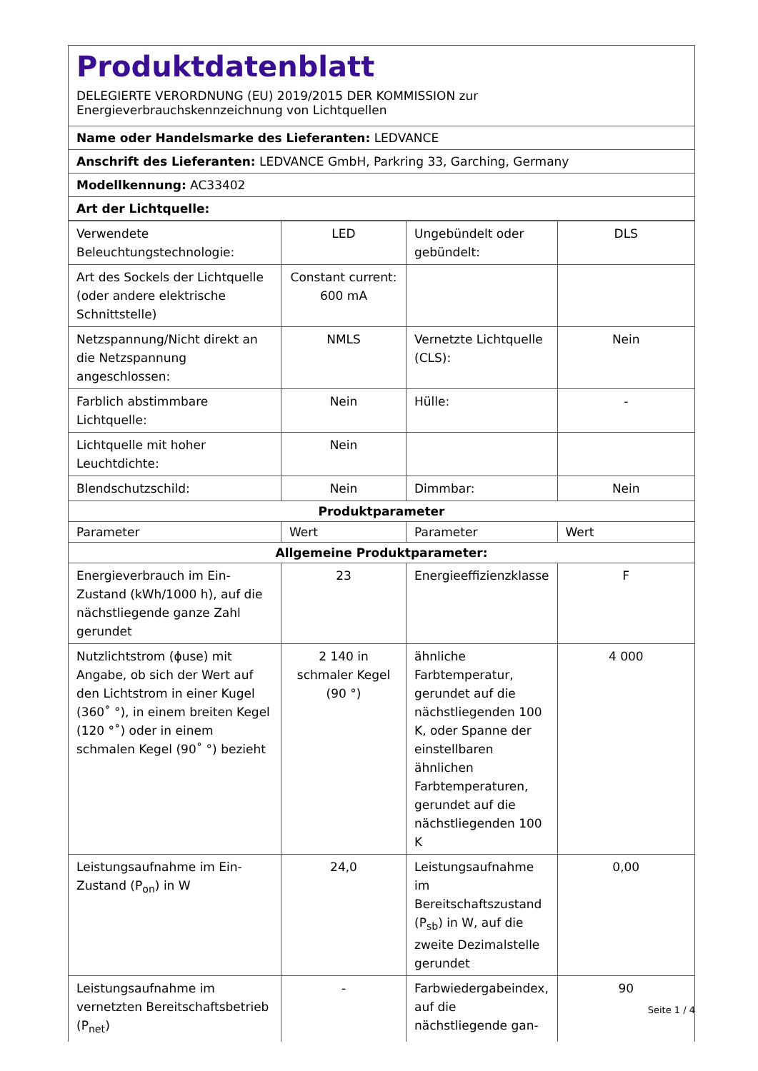Produktdatenblatt
DELEGIERTE VERORDNUNG (EU) 2019/2015 DER KOMMISSION zur
Energieverbrauchskennzeichnung von Lichtquellen
Name oder Handelsmarke des Lieferanten: LEDVANCE
Anschrift des Lieferanten: LEDVANCE GmbH, Parkring 33, Garching, Germany
Modellkennung: AC33402
Art der Lichtquelle:
| Verwendete Beleuchtungstechnologie: | LED | Ungebündelt oder gebündelt: | DLS |
| Art des Sockels der Lichtquelle (oder andere elektrische Schnittstelle) | Constant current: 600 mA | | |
| Netzspannung/Nicht direkt an die Netzspannung angeschlossen: | NMLS | Vernetzte Lichtquelle (CLS): | Nein |
| Farblich abstimmbare Lichtquelle: | Nein | Hülle: | - |
| Lichtquelle mit hoher Leuchtdichte: | Nein | | |
| Blendschutzschild: | Nein | Dimmbar: | Nein |
| Produktparameter | | | |
| Parameter | Wert | Parameter | Wert |
| Allgemeine Produktparameter: | | | |
| Energieverbrauch im Ein-Zustand (kWh/1000 h), auf die nächstliegende ganze Zahl gerundet | 23 | Energieeffizienzklasse | F |
| Nutzlichtstrom (ϕuse) mit Angabe, ob sich der Wert auf den Lichtstrom in einer Kugel (360˚ °), in einem breiten Kegel (120 °˚) oder in einem schmalen Kegel (90˚ °) bezieht | 2 140 in schmaler Kegel (90 °) | ähnliche Farbtemperatur, gerundet auf die nächstliegenden 100 K, oder Spanne der einstellbaren ähnlichen Farbtemperaturen, gerundet auf die nächstliegenden 100 K | 4 000 |
| Leistungsaufnahme im Ein-Zustand (P<sub>on</sub>) in W | 24,0 | Leistungsaufnahme im Bereitschaftszustand (P<sub>sb</sub>) in W, auf die zweite Dezimalstelle gerundet | 0,00 |
| Leistungsaufnahme im vernetzten Bereitschaftsbetrieb (P<sub>net</sub>) | - | Farbwiedergabeindex, auf die nächstliegende gan- | 90 |
Seite 1 / 4